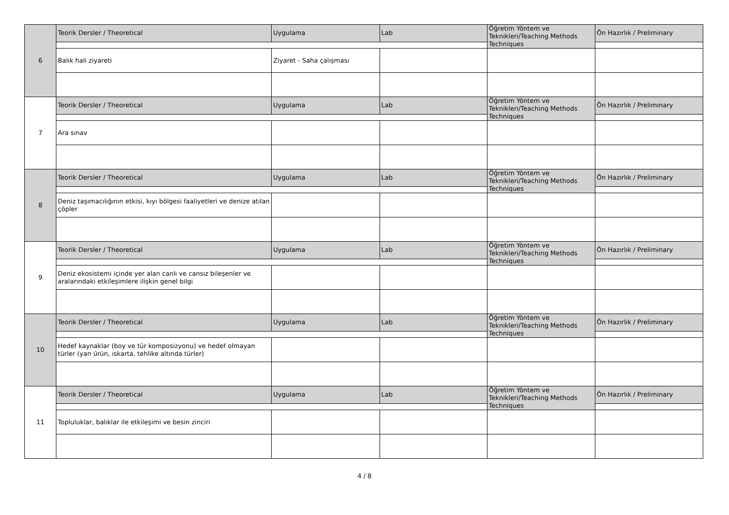| 6 | Teorik Dersler / Theoretical | Uygulama | Lab | Öğretim Yöntem ve Teknikleri/Teaching Methods Techniques | Ön Hazırlık / Preliminary |
| | Balık hali ziyareti | Ziyaret - Saha çalışması | | | |
| 7 | Teorik Dersler / Theoretical | Uygulama | Lab | Öğretim Yöntem ve Teknikleri/Teaching Methods Techniques | Ön Hazırlık / Preliminary |
| | Ara sınav | | | | |
| 8 | Teorik Dersler / Theoretical | Uygulama | Lab | Öğretim Yöntem ve Teknikleri/Teaching Methods Techniques | Ön Hazırlık / Preliminary |
| | Deniz taşımacılığının etkisi, kıyı bölgesi faaliyetleri ve denize atılan çöpler | | | | |
| 9 | Teorik Dersler / Theoretical | Uygulama | Lab | Öğretim Yöntem ve Teknikleri/Teaching Methods Techniques | Ön Hazırlık / Preliminary |
| | Deniz ekosistemi içinde yer alan canlı ve cansız bileşenler ve aralarındaki etkileşimlere ilişkin genel bilgi | | | | |
| 10 | Teorik Dersler / Theoretical | Uygulama | Lab | Öğretim Yöntem ve Teknikleri/Teaching Methods Techniques | Ön Hazırlık / Preliminary |
| | Hedef kaynaklar (boy ve tür komposizyonu) ve hedef olmayan türler (yan ürün, ıskarta, tehlike altında türler) | | | | |
| 11 | Teorik Dersler / Theoretical | Uygulama | Lab | Öğretim Yöntem ve Teknikleri/Teaching Methods Techniques | Ön Hazırlık / Preliminary |
| | Topluluklar, balıklar ile etkileşimi ve besin zinciri | | | | |
4 / 8